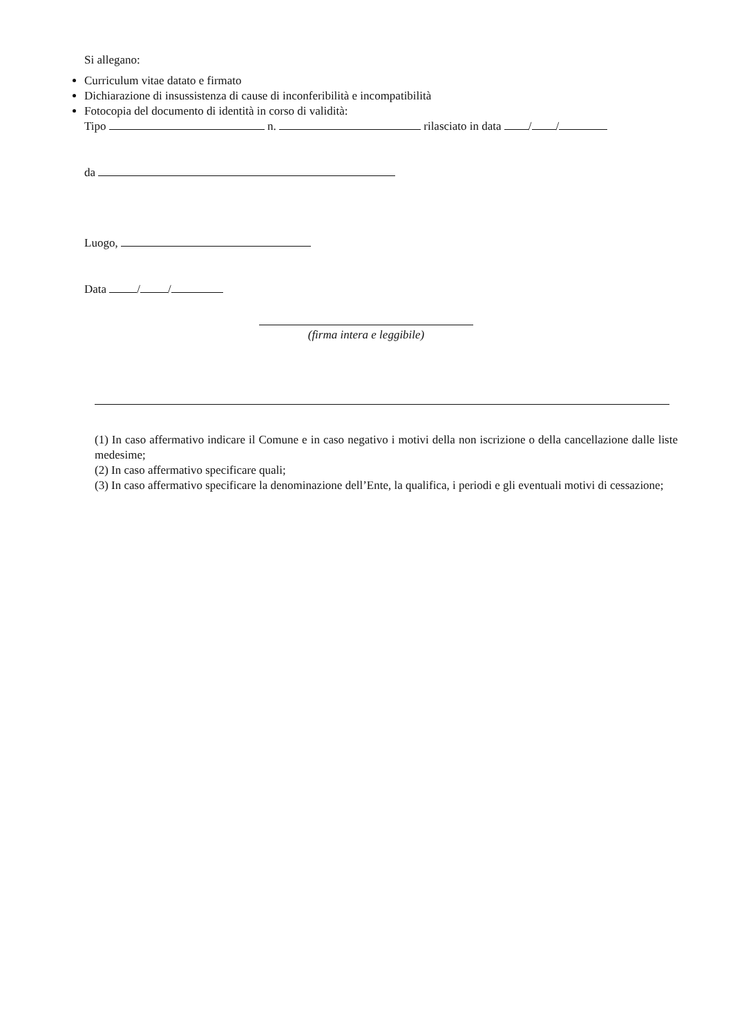Si allegano:
Curriculum vitae datato e firmato
Dichiarazione di insussistenza di cause di inconferibilità e incompatibilità
Fotocopia del documento di identità in corso di validità:
Tipo n. rilasciato in data / /
da
Luogo,
Data / /
(firma intera e leggibile)
(1) In caso affermativo indicare il Comune e in caso negativo i motivi della non iscrizione o della cancellazione dalle liste medesime;
(2) In caso affermativo specificare quali;
(3) In caso affermativo specificare la denominazione dell’Ente, la qualifica, i periodi e gli eventuali motivi di cessazione;